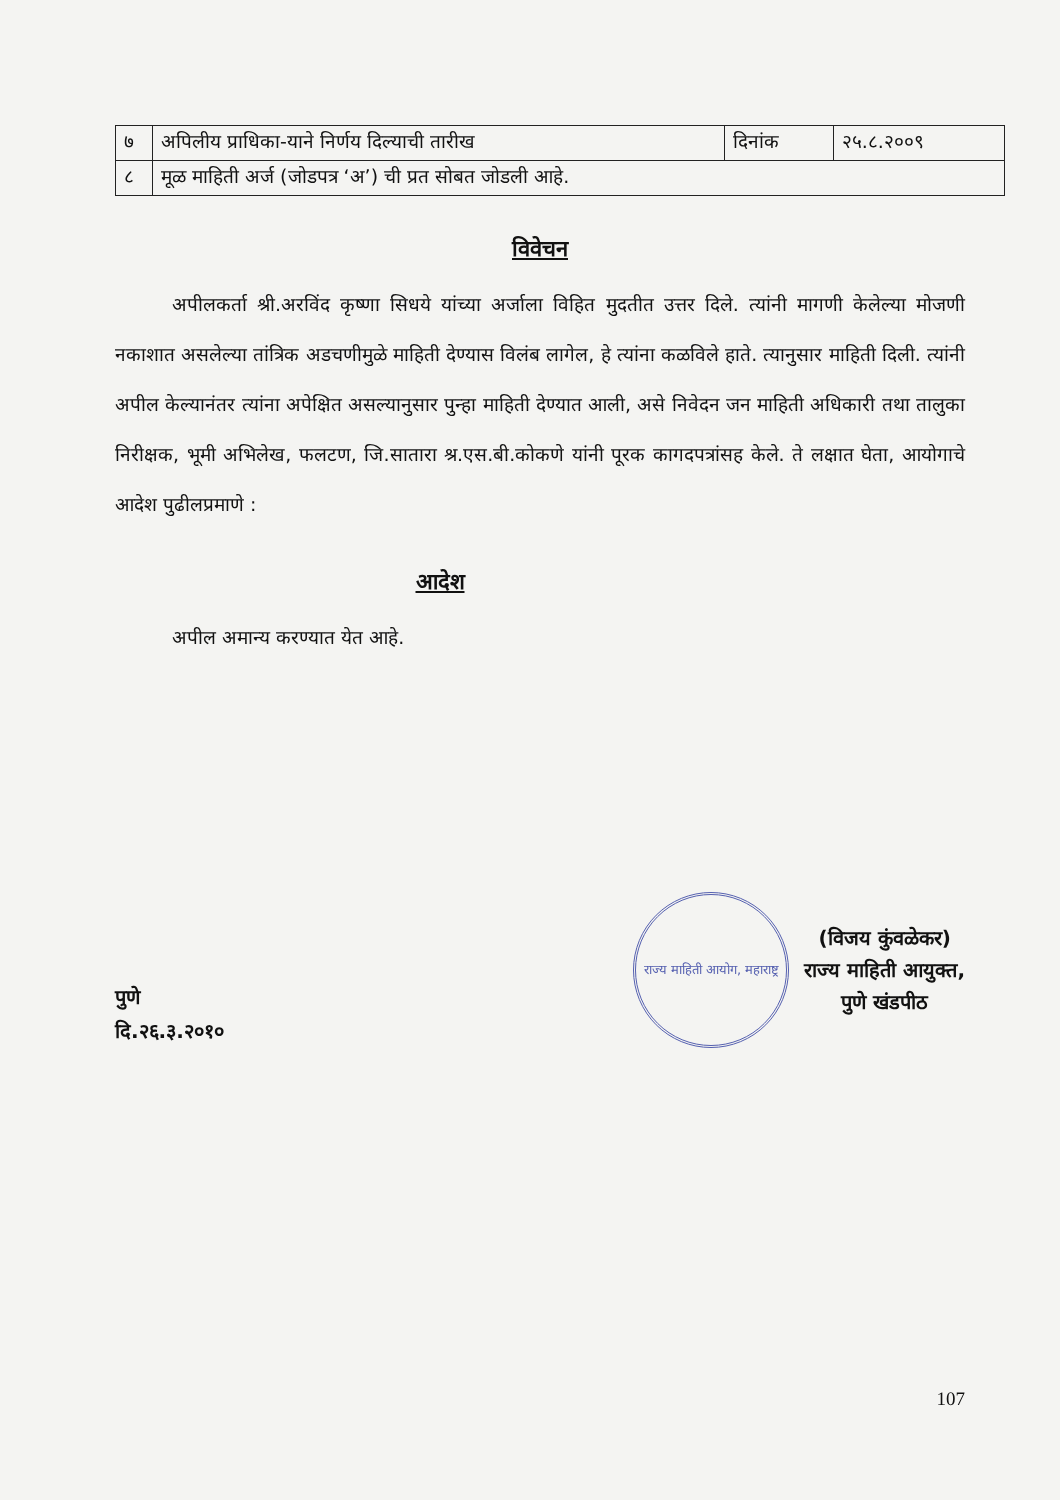| ७ | अपिलीय प्राधिका-याने निर्णय दिल्याची तारीख | दिनांक | २५.८.२००९ |
| ८ | मूळ माहिती अर्ज (जोडपत्र ‘अ’) ची प्रत सोबत जोडली आहे. | | |
विवेचन
   अपीलकर्ता श्री.अरविंद कृष्णा सिधये यांच्या अर्जाला विहित मुदतीत उत्तर दिले. त्यांनी मागणी केलेल्या मोजणी नकाशात असलेल्या तांत्रिक अडचणीमुळे माहिती देण्यास विलंब लागेल, हे त्यांना कळविले हाते. त्यानुसार माहिती दिली. त्यांनी अपील केल्यानंतर त्यांना अपेक्षित असल्यानुसार पुन्हा माहिती देण्यात आली, असे निवेदन जन माहिती अधिकारी तथा तालुका निरीक्षक, भूमी अभिलेख, फलटण, जि.सातारा श्र.एस.बी.कोकणे यांनी पूरक कागदपत्रांसह केले. ते लक्षात घेता, आयोगाचे आदेश पुढीलप्रमाणे :
आदेश
   अपील अमान्य करण्यात येत आहे.
पुणे
दि.२६.३.२०१०
राज्य माहिती आयोग, महाराष्ट्र
(विजय कुंवळेकर)
राज्य माहिती आयुक्त,
पुणे खंडपीठ
107